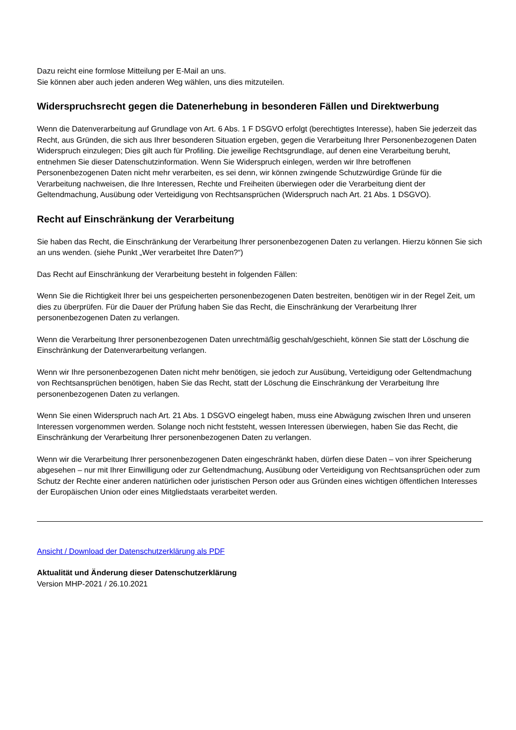Dazu reicht eine formlose Mitteilung per E-Mail an uns.
Sie können aber auch jeden anderen Weg wählen, uns dies mitzuteilen.
Widerspruchsrecht gegen die Datenerhebung in besonderen Fällen und Direktwerbung
Wenn die Datenverarbeitung auf Grundlage von Art. 6 Abs. 1 F DSGVO erfolgt (berechtigtes Interesse), haben Sie jederzeit das Recht, aus Gründen, die sich aus Ihrer besonderen Situation ergeben, gegen die Verarbeitung Ihrer Personenbezogenen Daten Widerspruch einzulegen; Dies gilt auch für Profiling. Die jeweilige Rechtsgrundlage, auf denen eine Verarbeitung beruht, entnehmen Sie dieser Datenschutzinformation. Wenn Sie Widerspruch einlegen, werden wir Ihre betroffenen Personenbezogenen Daten nicht mehr verarbeiten, es sei denn, wir können zwingende Schutzwürdige Gründe für die Verarbeitung nachweisen, die Ihre Interessen, Rechte und Freiheiten überwiegen oder die Verarbeitung dient der Geltendmachung, Ausübung oder Verteidigung von Rechtsansprüchen (Widerspruch nach Art. 21 Abs. 1 DSGVO).
Recht auf Einschränkung der Verarbeitung
Sie haben das Recht, die Einschränkung der Verarbeitung Ihrer personenbezogenen Daten zu verlangen. Hierzu können Sie sich an uns wenden. (siehe Punkt „Wer verarbeitet Ihre Daten?“)
Das Recht auf Einschränkung der Verarbeitung besteht in folgenden Fällen:
Wenn Sie die Richtigkeit Ihrer bei uns gespeicherten personenbezogenen Daten bestreiten, benötigen wir in der Regel Zeit, um dies zu überprüfen. Für die Dauer der Prüfung haben Sie das Recht, die Einschränkung der Verarbeitung Ihrer personenbezogenen Daten zu verlangen.
Wenn die Verarbeitung Ihrer personenbezogenen Daten unrechtmäßig geschah/geschieht, können Sie statt der Löschung die Einschränkung der Datenverarbeitung verlangen.
Wenn wir Ihre personenbezogenen Daten nicht mehr benötigen, sie jedoch zur Ausübung, Verteidigung oder Geltendmachung von Rechtsansprüchen benötigen, haben Sie das Recht, statt der Löschung die Einschränkung der Verarbeitung Ihre personenbezogenen Daten zu verlangen.
Wenn Sie einen Widerspruch nach Art. 21 Abs. 1 DSGVO eingelegt haben, muss eine Abwägung zwischen Ihren und unseren Interessen vorgenommen werden. Solange noch nicht feststeht, wessen Interessen überwiegen, haben Sie das Recht, die Einschränkung der Verarbeitung Ihrer personenbezogenen Daten zu verlangen.
Wenn wir die Verarbeitung Ihrer personenbezogenen Daten eingeschränkt haben, dürfen diese Daten – von ihrer Speicherung abgesehen – nur mit Ihrer Einwilligung oder zur Geltendmachung, Ausübung oder Verteidigung von Rechtsansprüchen oder zum Schutz der Rechte einer anderen natürlichen oder juristischen Person oder aus Gründen eines wichtigen öffentlichen Interesses der Europäischen Union oder eines Mitgliedstaats verarbeitet werden.
Ansicht / Download der Datenschutzerklärung als PDF
Aktualität und Änderung dieser Datenschutzerklärung
Version MHP-2021 / 26.10.2021